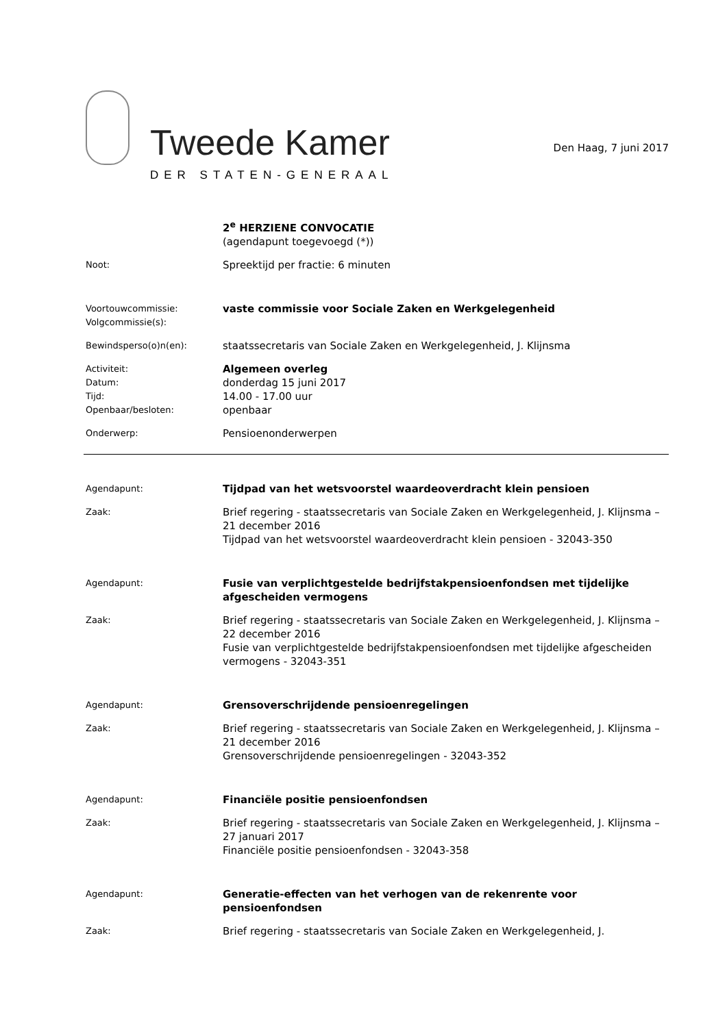Tweede Kamer
DER STATEN-GENERAAL
Den Haag, 7 juni 2017
2<sup>e</sup> HERZIENE CONVOCATIE
(agendapunt toegevoegd (*))
Noot:
Spreektijd per fractie: 6 minuten
Voortouwcommissie:
Volgcommissie(s):
vaste commissie voor Sociale Zaken en Werkgelegenheid
Bewindsperso(o)n(en):
staatssecretaris van Sociale Zaken en Werkgelegenheid, J. Klijnsma
Activiteit:
Datum:
Tijd:
Openbaar/besloten:
Algemeen overleg
donderdag 15 juni 2017
14.00 - 17.00 uur
openbaar
Onderwerp:
Pensioenonderwerpen
Agendapunt:
Tijdpad van het wetsvoorstel waardeoverdracht klein pensioen
Zaak:
Brief regering - staatssecretaris van Sociale Zaken en Werkgelegenheid, J. Klijnsma – 21 december 2016
Tijdpad van het wetsvoorstel waardeoverdracht klein pensioen - 32043-350
Agendapunt:
Fusie van verplichtgestelde bedrijfstakpensioenfondsen met tijdelijke afgescheiden vermogens
Zaak:
Brief regering - staatssecretaris van Sociale Zaken en Werkgelegenheid, J. Klijnsma – 22 december 2016
Fusie van verplichtgestelde bedrijfstakpensioenfondsen met tijdelijke afgescheiden vermogens - 32043-351
Agendapunt:
Grensoverschrijdende pensioenregelingen
Zaak:
Brief regering - staatssecretaris van Sociale Zaken en Werkgelegenheid, J. Klijnsma – 21 december 2016
Grensoverschrijdende pensioenregelingen - 32043-352
Agendapunt:
Financiële positie pensioenfondsen
Zaak:
Brief regering - staatssecretaris van Sociale Zaken en Werkgelegenheid, J. Klijnsma – 27 januari 2017
Financiële positie pensioenfondsen - 32043-358
Agendapunt:
Generatie-effecten van het verhogen van de rekenrente voor pensioenfondsen
Zaak:
Brief regering - staatssecretaris van Sociale Zaken en Werkgelegenheid, J.